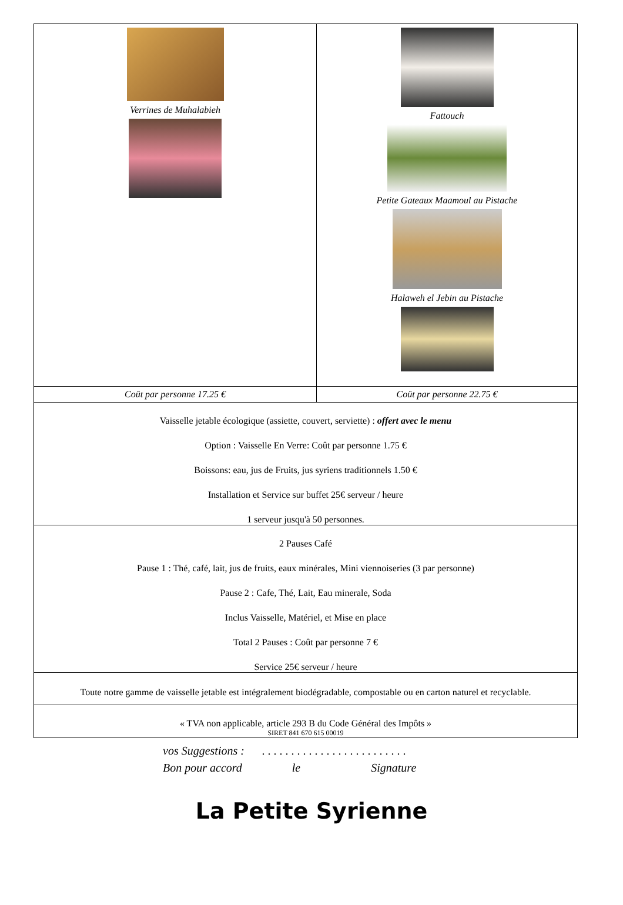| Verrines de Muhalabieh | Fattouch Petite Gateaux Maamoul au Pistache Halaweh el Jebin au Pistache |
| Coût par personne 17.25 € | Coût par personne 22.75 € |
| Vaisselle jetable écologique (assiette, couvert, serviette) : offert avec le menu Option : Vaisselle En Verre: Coût par personne 1.75 € Boissons: eau, jus de Fruits, jus syriens traditionnels 1.50 € Installation et Service sur buffet 25€ serveur / heure 1 serveur jusqu'à 50 personnes. | |
| 2 Pauses Café Pause 1 : Thé, café, lait, jus de fruits, eaux minérales, Mini viennoiseries (3 par personne) Pause 2 : Cafe, Thé, Lait, Eau minerale, Soda Inclus Vaisselle, Matériel, et Mise en place Total 2 Pauses : Coût par personne 7 € Service 25€ serveur / heure | |
| Toute notre gamme de vaisselle jetable est intégralement biodégradable, compostable ou en carton naturel et recyclable. | |
| « TVA non applicable, article 293 B du Code Général des Impôts » SIRET 841 670 615 00019 | |
vos Suggestions : . . . . . . . . . . . . . . . . . . . . . . . . .
Bon pour accord le Signature
La Petite Syrienne